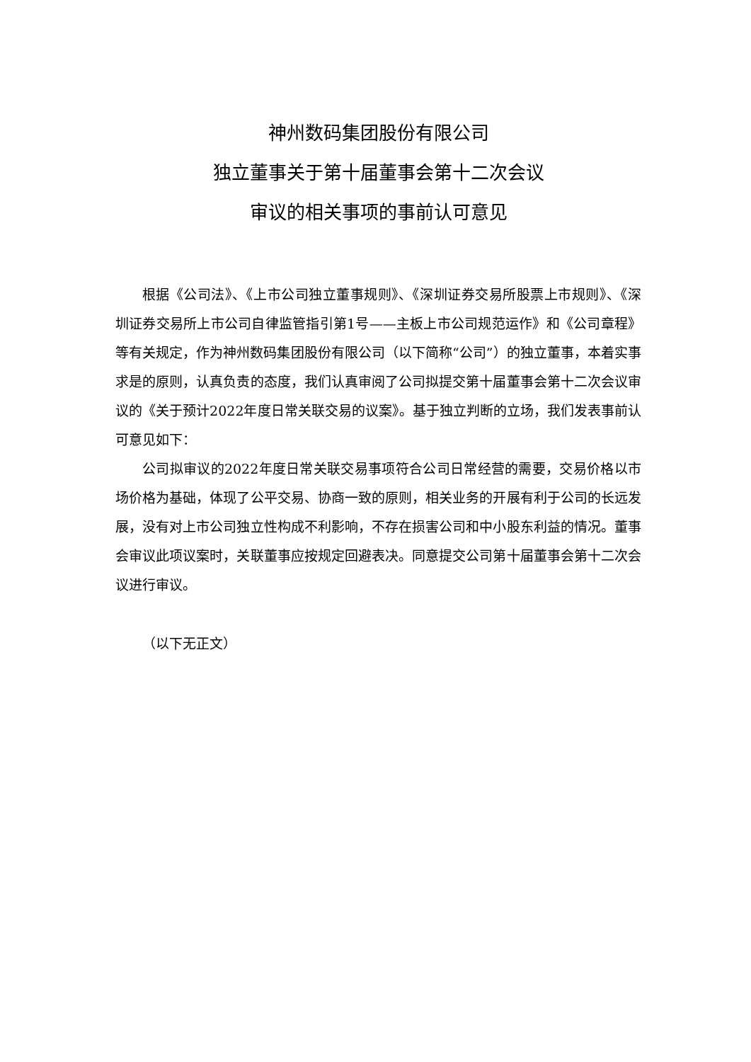神州数码集团股份有限公司
独立董事关于第十届董事会第十二次会议
审议的相关事项的事前认可意见
根据《公司法》、《上市公司独立董事规则》、《深圳证券交易所股票上市规则》、《深圳证券交易所上市公司自律监管指引第1号——主板上市公司规范运作》和《公司章程》等有关规定，作为神州数码集团股份有限公司（以下简称“公司”）的独立董事，本着实事求是的原则，认真负责的态度，我们认真审阅了公司拟提交第十届董事会第十二次会议审议的《关于预计2022年度日常关联交易的议案》。基于独立判断的立场，我们发表事前认可意见如下：
公司拟审议的2022年度日常关联交易事项符合公司日常经营的需要，交易价格以市场价格为基础，体现了公平交易、协商一致的原则，相关业务的开展有利于公司的长远发展，没有对上市公司独立性构成不利影响，不存在损害公司和中小股东利益的情况。董事会审议此项议案时，关联董事应按规定回避表决。同意提交公司第十届董事会第十二次会议进行审议。
（以下无正文）